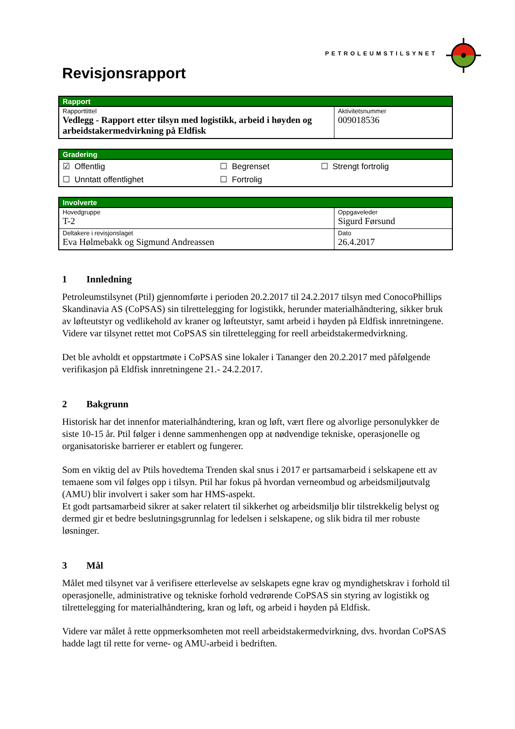PETROLEUMSTILSYNET
Revisjonsrapport
| Rapport | |
| --- | --- |
| Rapporttittel Vedlegg - Rapport etter tilsyn med logistikk, arbeid i høyden og arbeidstakermedvirkning på Eldfisk | Aktivitetsnummer 009018536 |
| Gradering | | |
| --- | --- | --- |
| ☑ Offentlig | ☐ Begrenset | ☐ Strengt fortrolig |
| ☐ Unntatt offentlighet | ☐ Fortrolig | |
| Involverte | |
| --- | --- |
| Hovedgruppe T-2 | Oppgaveleder Sigurd Førsund |
| Deltakere i revisjonslaget Eva Hølmebakk og Sigmund Andreassen | Dato 26.4.2017 |
1 Innledning
Petroleumstilsynet (Ptil) gjennomførte i perioden 20.2.2017 til 24.2.2017 tilsyn med ConocoPhillips Skandinavia AS (CoPSAS) sin tilrettelegging for logistikk, herunder materialhåndtering, sikker bruk av løfteutstyr og vedlikehold av kraner og løfteutstyr, samt arbeid i høyden på Eldfisk innretningene. Videre var tilsynet rettet mot CoPSAS sin tilrettelegging for reell arbeidstakermedvirkning.
Det ble avholdt et oppstartmøte i CoPSAS sine lokaler i Tananger den 20.2.2017 med påfølgende verifikasjon på Eldfisk innretningene 21.- 24.2.2017.
2 Bakgrunn
Historisk har det innenfor materialhåndtering, kran og løft, vært flere og alvorlige personulykker de siste 10-15 år. Ptil følger i denne sammenhengen opp at nødvendige tekniske, operasjonelle og organisatoriske barrierer er etablert og fungerer.
Som en viktig del av Ptils hovedtema Trenden skal snus i 2017 er partsamarbeid i selskapene ett av temaene som vil følges opp i tilsyn. Ptil har fokus på hvordan verneombud og arbeidsmiljøutvalg (AMU) blir involvert i saker som har HMS-aspekt.
Et godt partsamarbeid sikrer at saker relatert til sikkerhet og arbeidsmiljø blir tilstrekkelig belyst og dermed gir et bedre beslutningsgrunnlag for ledelsen i selskapene, og slik bidra til mer robuste løsninger.
3 Mål
Målet med tilsynet var å verifisere etterlevelse av selskapets egne krav og myndighetskrav i forhold til operasjonelle, administrative og tekniske forhold vedrørende CoPSAS sin styring av logistikk og tilrettelegging for materialhåndtering, kran og løft, og arbeid i høyden på Eldfisk.
Videre var målet å rette oppmerksomheten mot reell arbeidstakermedvirkning, dvs. hvordan CoPSAS hadde lagt til rette for verne- og AMU-arbeid i bedriften.